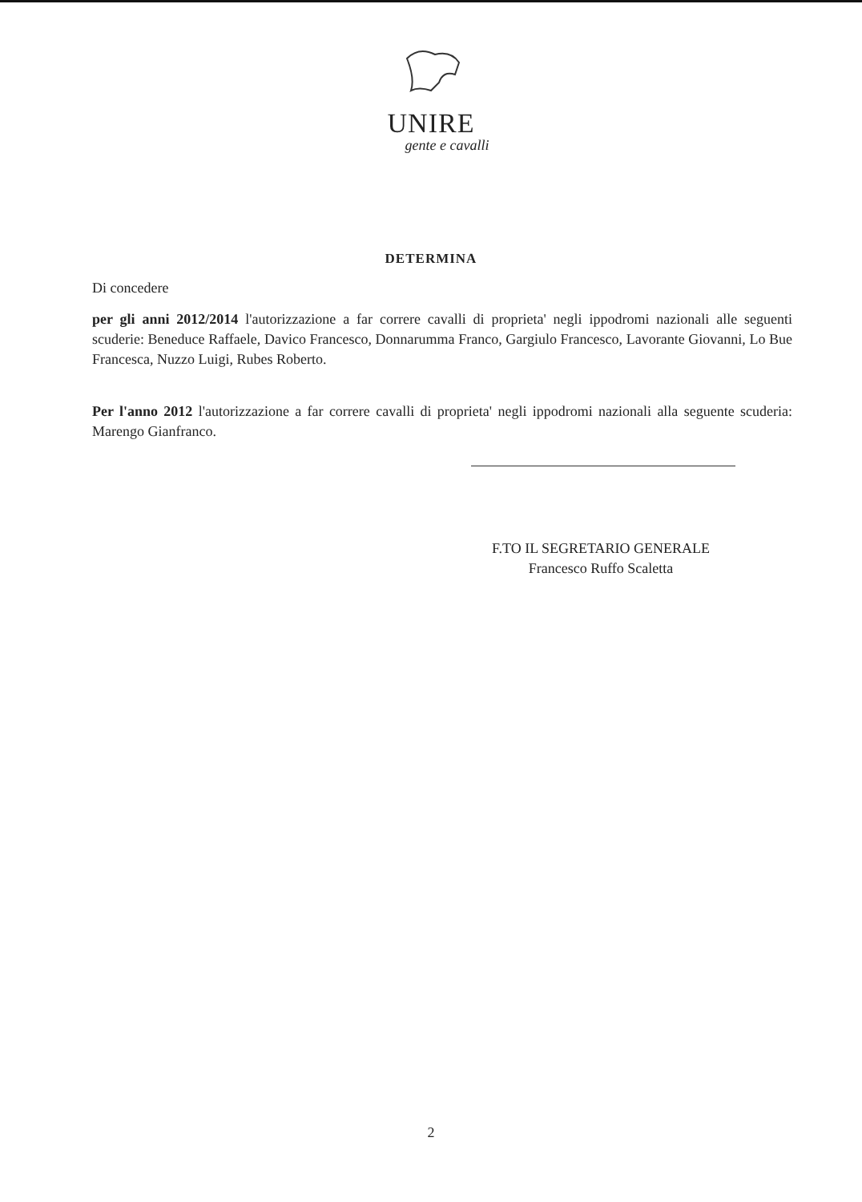UNIRE
gente e cavalli
DETERMINA
Di concedere
per gli anni 2012/2014 l'autorizzazione a far correre cavalli di proprieta' negli ippodromi nazionali alle seguenti scuderie: Beneduce Raffaele, Davico Francesco, Donnarumma Franco, Gargiulo Francesco, Lavorante Giovanni, Lo Bue Francesca, Nuzzo Luigi, Rubes Roberto.
Per l'anno 2012 l'autorizzazione a far correre cavalli di proprieta' negli ippodromi nazionali alla seguente scuderia: Marengo Gianfranco.
F.TO IL SEGRETARIO GENERALE
Francesco Ruffo Scaletta
2